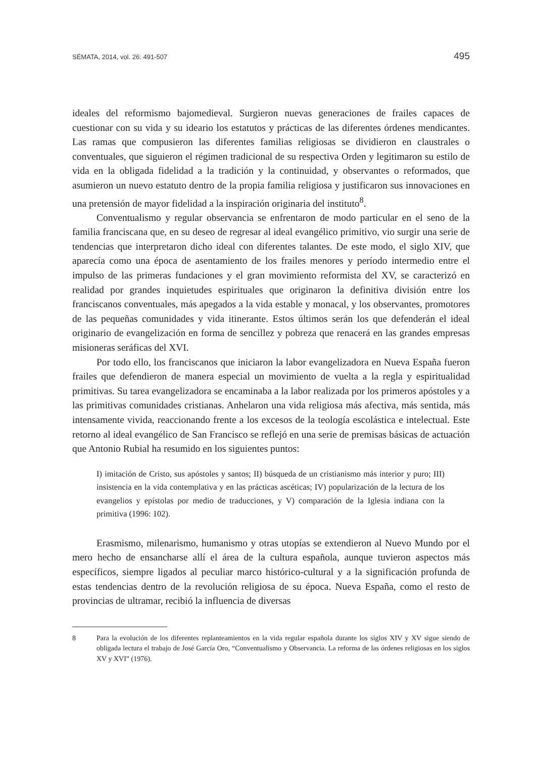SÉMATA, 2014, vol. 26: 491-507 495
ideales del reformismo bajomedieval. Surgieron nuevas generaciones de frailes capaces de cuestionar con su vida y su ideario los estatutos y prácticas de las diferentes órdenes mendicantes. Las ramas que compusieron las diferentes familias religiosas se dividieron en claustrales o conventuales, que siguieron el régimen tradicional de su respectiva Orden y legitimaron su estilo de vida en la obligada fidelidad a la tradición y la continuidad, y observantes o reformados, que asumieron un nuevo estatuto dentro de la propia familia religiosa y justificaron sus innovaciones en una pretensión de mayor fidelidad a la inspiración originaria del instituto<sup>8</sup>.
Conventualismo y regular observancia se enfrentaron de modo particular en el seno de la familia franciscana que, en su deseo de regresar al ideal evangélico primitivo, vio surgir una serie de tendencias que interpretaron dicho ideal con diferentes talantes. De este modo, el siglo XIV, que aparecía como una época de asentamiento de los frailes menores y período intermedio entre el impulso de las primeras fundaciones y el gran movimiento reformista del XV, se caracterizó en realidad por grandes inquietudes espirituales que originaron la definitiva división entre los franciscanos conventuales, más apegados a la vida estable y monacal, y los observantes, promotores de las pequeñas comunidades y vida itinerante. Estos últimos serán los que defenderán el ideal originario de evangelización en forma de sencillez y pobreza que renacerá en las grandes empresas misioneras seráficas del XVI.
Por todo ello, los franciscanos que iniciaron la labor evangelizadora en Nueva España fueron frailes que defendieron de manera especial un movimiento de vuelta a la regla y espiritualidad primitivas. Su tarea evangelizadora se encaminaba a la labor realizada por los primeros apóstoles y a las primitivas comunidades cristianas. Anhelaron una vida religiosa más afectiva, más sentida, más intensamente vivida, reaccionando frente a los excesos de la teología escolástica e intelectual. Este retorno al ideal evangélico de San Francisco se reflejó en una serie de premisas básicas de actuación que Antonio Rubial ha resumido en los siguientes puntos:
I) imitación de Cristo, sus apóstoles y santos; II) búsqueda de un cristianismo más interior y puro; III) insistencia en la vida contemplativa y en las prácticas ascéticas; IV) popularización de la lectura de los evangelios y epístolas por medio de traducciones, y V) comparación de la Iglesia indiana con la primitiva (1996: 102).
Erasmismo, milenarismo, humanismo y otras utopías se extendieron al Nuevo Mundo por el mero hecho de ensancharse allí el área de la cultura española, aunque tuvieron aspectos más específicos, siempre ligados al peculiar marco histórico-cultural y a la significación profunda de estas tendencias dentro de la revolución religiosa de su época. Nueva España, como el resto de provincias de ultramar, recibió la influencia de diversas
8 Para la evolución de los diferentes replanteamientos en la vida regular española durante los siglos XIV y XV sigue siendo de obligada lectura el trabajo de José García Oro, “Conventualismo y Observancia. La reforma de las órdenes religiosas en los siglos XV y XVI” (1976).